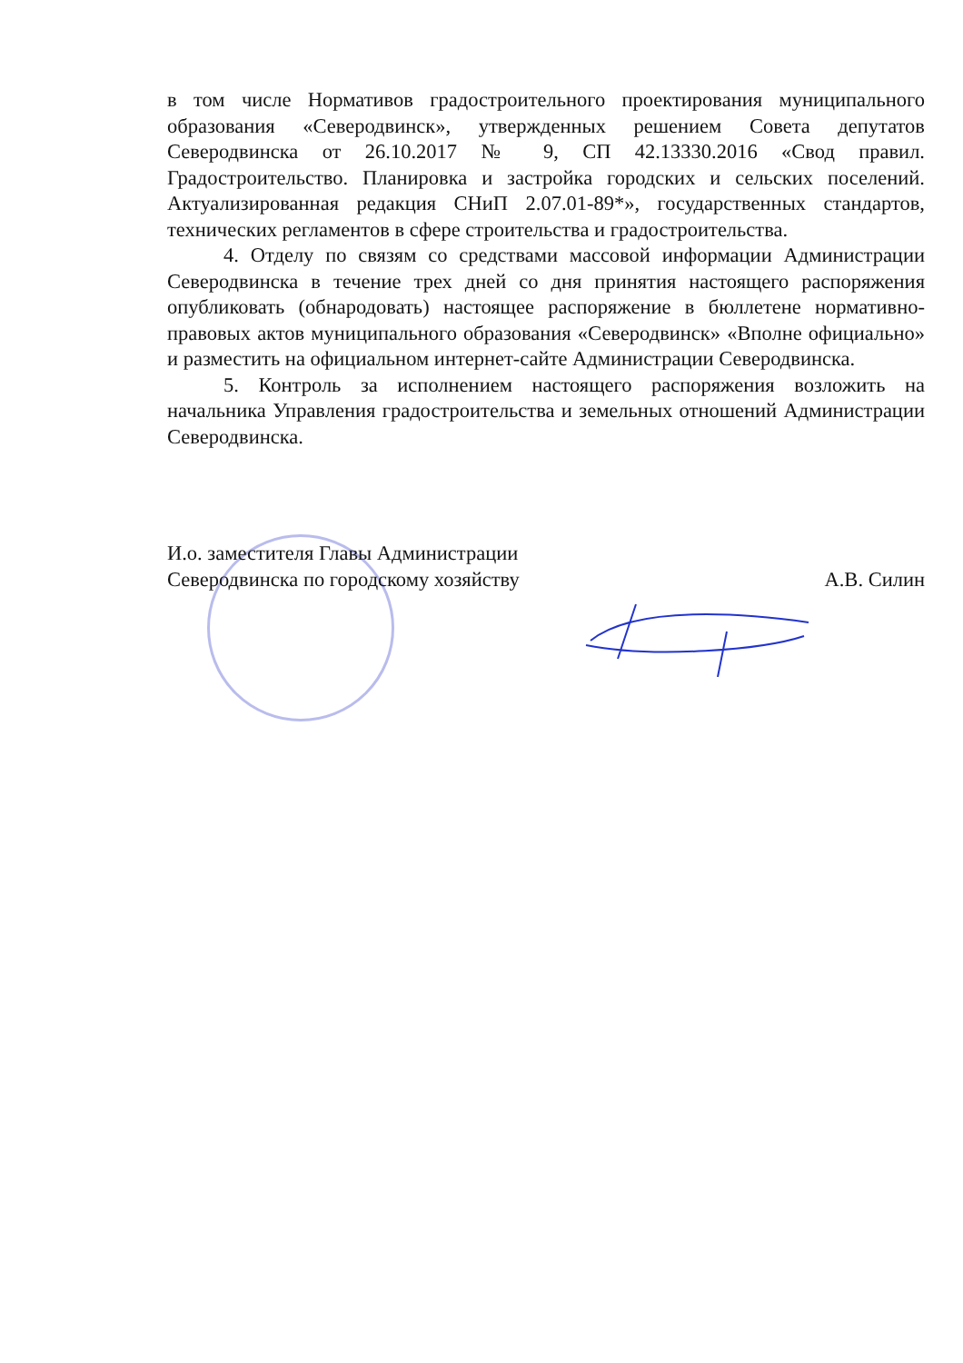в том числе Нормативов градостроительного проектирования муниципального образования «Северодвинск», утвержденных решением Совета депутатов Северодвинска от 26.10.2017 № 9, СП 42.13330.2016 «Свод правил. Градостроительство. Планировка и застройка городских и сельских поселений. Актуализированная редакция СНиП 2.07.01-89*», государственных стандартов, технических регламентов в сфере строительства и градостроительства.
4. Отделу по связям со средствами массовой информации Администрации Северодвинска в течение трех дней со дня принятия настоящего распоряжения опубликовать (обнародовать) настоящее распоряжение в бюллетене нормативно-правовых актов муниципального образования «Северодвинск» «Вполне официально» и разместить на официальном интернет-сайте Администрации Северодвинска.
5. Контроль за исполнением настоящего распоряжения возложить на начальника Управления градостроительства и земельных отношений Администрации Северодвинска.
И.о. заместителя Главы Администрации
Северодвинска по городскому хозяйству
А.В. Силин